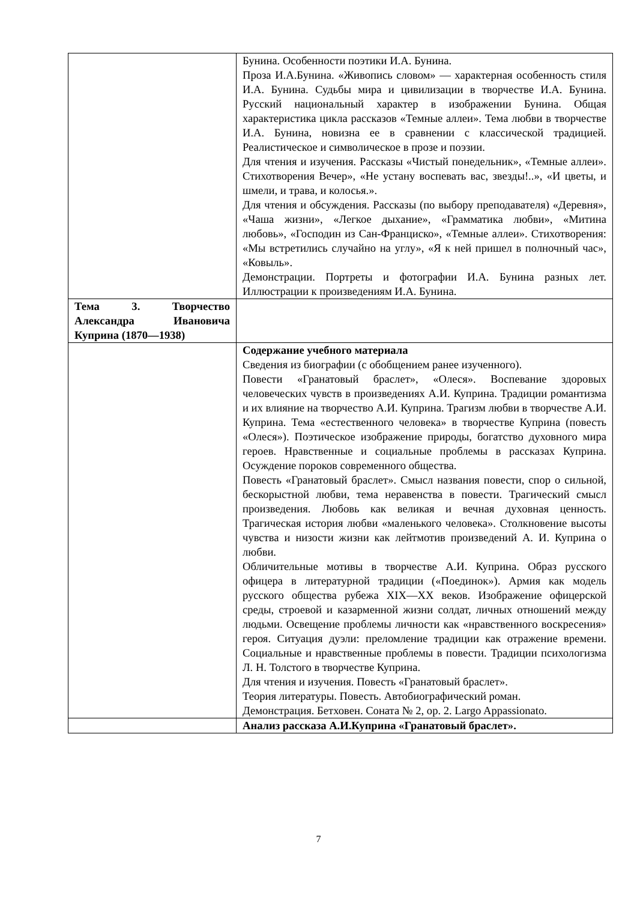| | Бунина. Особенности поэтики И.А. Бунина. Проза И.А.Бунина. «Живопись словом» — характерная особенность стиля И.А. Бунина. Судьбы мира и цивилизации в творчестве И.А. Бунина. Русский национальный характер в изображении Бунина. Общая характеристика цикла рассказов «Темные аллеи». Тема любви в творчестве И.А. Бунина, новизна ее в сравнении с классической традицией. Реалистическое и символическое в прозе и поэзии. Для чтения и изучения. Рассказы «Чистый понедельник», «Темные аллеи». Стихотворения Вечер», «Не устану воспевать вас, звезды!..», «И цветы, и шмели, и трава, и колосья.». Для чтения и обсуждения. Рассказы (по выбору преподавателя) «Деревня», «Чаша жизни», «Легкое дыхание», «Грамматика любви», «Митина любовь», «Господин из Сан-Франциско», «Темные аллеи». Стихотворения: «Мы встретились случайно на углу», «Я к ней пришел в полночный час», «Ковыль». Демонстрации. Портреты и фотографии И.А. Бунина разных лет. Иллюстрации к произведениям И.А. Бунина. |
| Тема 3. Творчество Александра Ивановича Куприна (1870—1938) | |
| | Содержание учебного материала Сведения из биографии (с обобщением ранее изученного). Повести «Гранатовый браслет», «Олеся». Воспевание здоровых человеческих чувств в произведениях А.И. Куприна. Традиции романтизма и их влияние на творчество А.И. Куприна. Трагизм любви в творчестве А.И. Куприна. Тема «естественного человека» в творчестве Куприна (повесть «Олеся»). Поэтическое изображение природы, богатство духовного мира героев. Нравственные и социальные проблемы в рассказах Куприна. Осуждение пороков современного общества. Повесть «Гранатовый браслет». Смысл названия повести, спор о сильной, бескорыстной любви, тема неравенства в повести. Трагический смысл произведения. Любовь как великая и вечная духовная ценность. Трагическая история любви «маленького человека». Столкновение высоты чувства и низости жизни как лейтмотив произведений А. И. Куприна о любви. Обличительные мотивы в творчестве А.И. Куприна. Образ русского офицера в литературной традиции («Поединок»). Армия как модель русского общества рубежа XIX—XX веков. Изображение офицерской среды, строевой и казарменной жизни солдат, личных отношений между людьми. Освещение проблемы личности как «нравственного воскресения» героя. Ситуация дуэли: преломление традиции как отражение времени. Социальные и нравственные проблемы в повести. Традиции психологизма Л. Н. Толстого в творчестве Куприна. Для чтения и изучения. Повесть «Гранатовый браслет». Теория литературы. Повесть. Автобиографический роман. Демонстрация. Бетховен. Соната № 2, op. 2. Largo Appassionato. |
| | Анализ рассказа А.И.Куприна «Гранатовый браслет». |
7